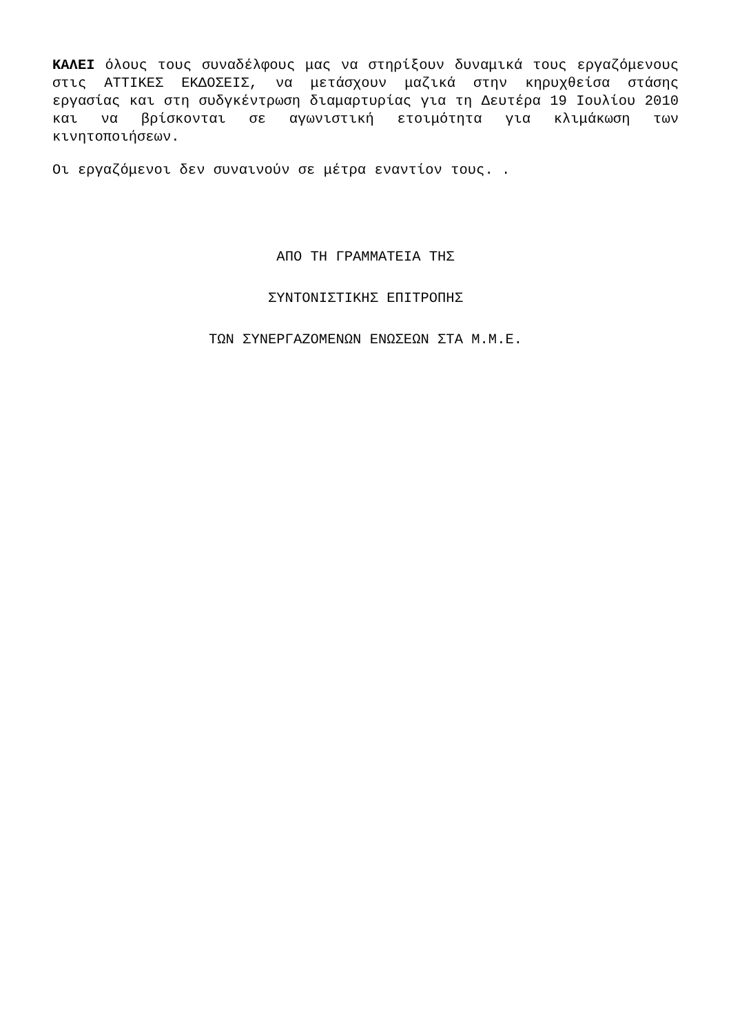ΚΑΛΕΙ όλους τους συναδέλφους μας να στηρίξουν δυναμικά τους εργαζόμενους στις ΑΤΤΙΚΕΣ ΕΚΔΟΣΕΙΣ, να μετάσχουν μαζικά στην κηρυχθείσα στάσης εργασίας και στη συδγκέντρωση διαμαρτυρίας για τη Δευτέρα 19 Ιουλίου 2010 και να βρίσκονται σε αγωνιστική ετοιμότητα για κλιμάκωση των κινητοποιήσεων.
Οι εργαζόμενοι δεν συναινούν σε μέτρα εναντίον τους. .
ΑΠΟ ΤΗ ΓΡΑΜΜΑΤΕΙΑ ΤΗΣ
ΣΥΝΤΟΝΙΣΤΙΚΗΣ ΕΠΙΤΡΟΠΗΣ
ΤΩΝ ΣΥΝΕΡΓΑΖΟΜΕΝΩΝ ΕΝΩΣΕΩΝ ΣΤΑ Μ.Μ.Ε.